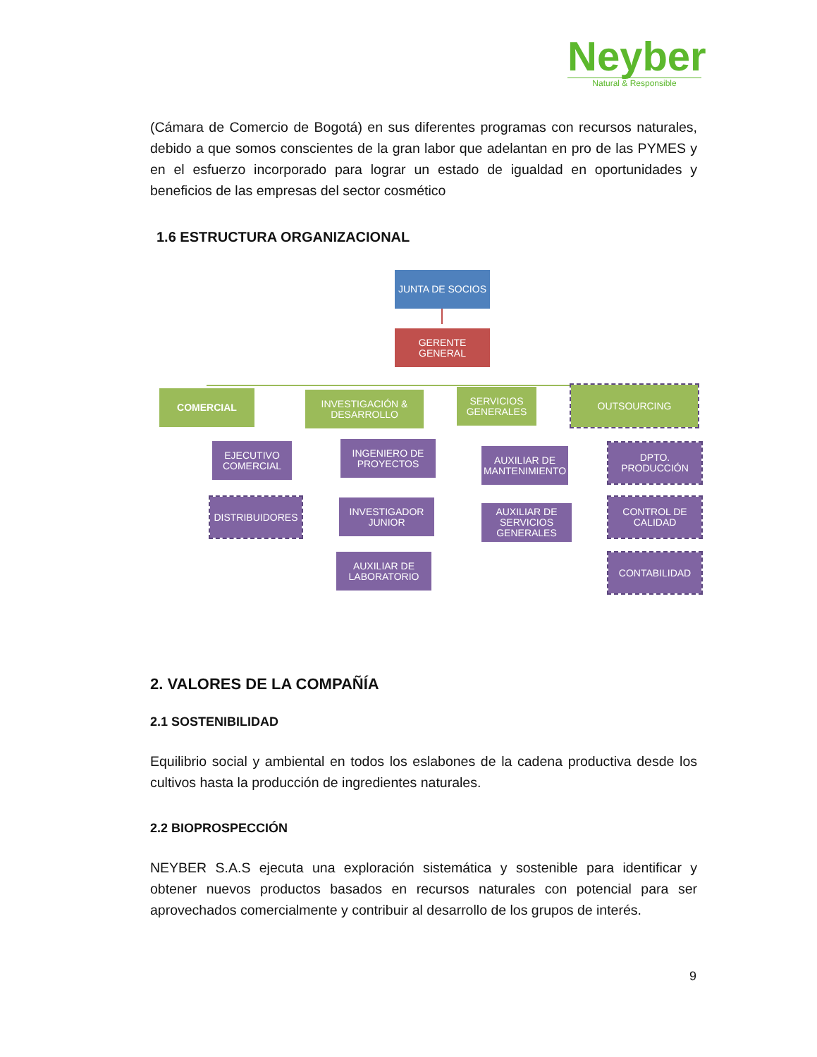Neyber
Natural & Responsible
(Cámara de Comercio de Bogotá) en sus diferentes programas con recursos naturales, debido a que somos conscientes de la gran labor que adelantan en pro de las PYMES y en el esfuerzo incorporado para lograr un estado de igualdad en oportunidades y beneficios de las empresas del sector cosmético
1.6 ESTRUCTURA ORGANIZACIONAL
JUNTA DE SOCIOS
GERENTE GENERAL
COMERCIAL
INVESTIGACIÓN & DESARROLLO
SERVICIOS GENERALES
OUTSOURCING
EJECUTIVO COMERCIAL
DISTRIBUIDORES
INGENIERO DE PROYECTOS
INVESTIGADOR JUNIOR
AUXILIAR DE LABORATORIO
AUXILIAR DE MANTENIMIENTO
AUXILIAR DE SERVICIOS GENERALES
DPTO. PRODUCCIÓN
CONTROL DE CALIDAD
CONTABILIDAD
2. VALORES DE LA COMPAÑÍA
2.1 SOSTENIBILIDAD
Equilibrio social y ambiental en todos los eslabones de la cadena productiva desde los cultivos hasta la producción de ingredientes naturales.
2.2 BIOPROSPECCIÓN
NEYBER S.A.S ejecuta una exploración sistemática y sostenible para identificar y obtener nuevos productos basados en recursos naturales con potencial para ser aprovechados comercialmente y contribuir al desarrollo de los grupos de interés.
9